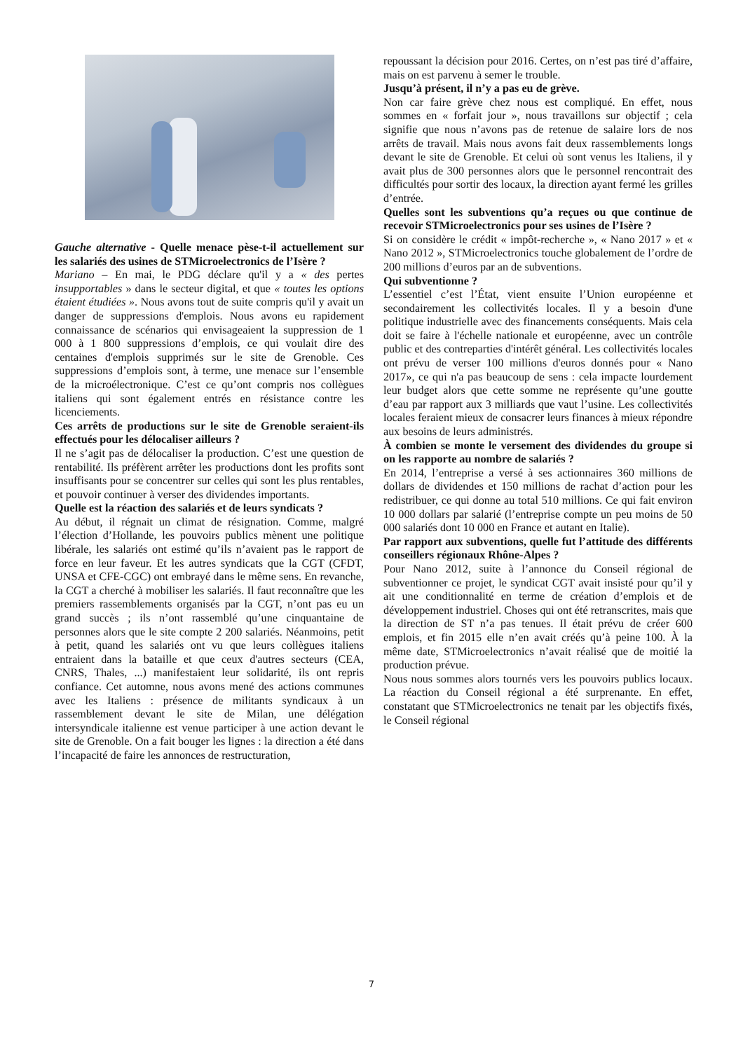Gauche alternative - Quelle menace pèse-t-il actuellement sur les salariés des usines de STMicroelectronics de l’Isère ?
Mariano – En mai, le PDG déclare qu'il y a « des pertes insupportables » dans le secteur digital, et que « toutes les options étaient étudiées ». Nous avons tout de suite compris qu'il y avait un danger de suppressions d'emplois. Nous avons eu rapidement connaissance de scénarios qui envisageaient la suppression de 1 000 à 1 800 suppressions d’emplois, ce qui voulait dire des centaines d'emplois supprimés sur le site de Grenoble. Ces suppressions d’emplois sont, à terme, une menace sur l’ensemble de la microélectronique. C’est ce qu’ont compris nos collègues italiens qui sont également entrés en résistance contre les licenciements.
Ces arrêts de productions sur le site de Grenoble seraient-ils effectués pour les délocaliser ailleurs ?
Il ne s’agit pas de délocaliser la production. C’est une question de rentabilité. Ils préfèrent arrêter les productions dont les profits sont insuffisants pour se concentrer sur celles qui sont les plus rentables, et pouvoir continuer à verser des dividendes importants.
Quelle est la réaction des salariés et de leurs syndicats ?
Au début, il régnait un climat de résignation. Comme, malgré l’élection d’Hollande, les pouvoirs publics mènent une politique libérale, les salariés ont estimé qu’ils n’avaient pas le rapport de force en leur faveur. Et les autres syndicats que la CGT (CFDT, UNSA et CFE-CGC) ont embrayé dans le même sens. En revanche, la CGT a cherché à mobiliser les salariés. Il faut reconnaître que les premiers rassemblements organisés par la CGT, n’ont pas eu un grand succès ; ils n’ont rassemblé qu’une cinquantaine de personnes alors que le site compte 2 200 salariés. Néanmoins, petit à petit, quand les salariés ont vu que leurs collègues italiens entraient dans la bataille et que ceux d'autres secteurs (CEA, CNRS, Thales, ...) manifestaient leur solidarité, ils ont repris confiance. Cet automne, nous avons mené des actions communes avec les Italiens : présence de militants syndicaux à un rassemblement devant le site de Milan, une délégation intersyndicale italienne est venue participer à une action devant le site de Grenoble. On a fait bouger les lignes : la direction a été dans l’incapacité de faire les annonces de restructuration,
repoussant la décision pour 2016. Certes, on n’est pas tiré d’affaire, mais on est parvenu à semer le trouble.
Jusqu’à présent, il n’y a pas eu de grève.
Non car faire grève chez nous est compliqué. En effet, nous sommes en « forfait jour », nous travaillons sur objectif ; cela signifie que nous n’avons pas de retenue de salaire lors de nos arrêts de travail. Mais nous avons fait deux rassemblements longs devant le site de Grenoble. Et celui où sont venus les Italiens, il y avait plus de 300 personnes alors que le personnel rencontrait des difficultés pour sortir des locaux, la direction ayant fermé les grilles d’entrée.
Quelles sont les subventions qu’a reçues ou que continue de recevoir STMicroelectronics pour ses usines de l’Isère ?
Si on considère le crédit « impôt-recherche », « Nano 2017 » et « Nano 2012 », STMicroelectronics touche globalement de l’ordre de 200 millions d’euros par an de subventions.
Qui subventionne ?
L’essentiel c’est l’État, vient ensuite l’Union européenne et secondairement les collectivités locales. Il y a besoin d'une politique industrielle avec des financements conséquents. Mais cela doit se faire à l'échelle nationale et européenne, avec un contrôle public et des contreparties d'intérêt général. Les collectivités locales ont prévu de verser 100 millions d'euros donnés pour « Nano 2017», ce qui n'a pas beaucoup de sens : cela impacte lourdement leur budget alors que cette somme ne représente qu’une goutte d’eau par rapport aux 3 milliards que vaut l’usine. Les collectivités locales feraient mieux de consacrer leurs finances à mieux répondre aux besoins de leurs administrés.
À combien se monte le versement des dividendes du groupe si on les rapporte au nombre de salariés ?
En 2014, l’entreprise a versé à ses actionnaires 360 millions de dollars de dividendes et 150 millions de rachat d’action pour les redistribuer, ce qui donne au total 510 millions. Ce qui fait environ 10 000 dollars par salarié (l’entreprise compte un peu moins de 50 000 salariés dont 10 000 en France et autant en Italie).
Par rapport aux subventions, quelle fut l’attitude des différents conseillers régionaux Rhône-Alpes ?
Pour Nano 2012, suite à l’annonce du Conseil régional de subventionner ce projet, le syndicat CGT avait insisté pour qu’il y ait une conditionnalité en terme de création d’emplois et de développement industriel. Choses qui ont été retranscrites, mais que la direction de ST n’a pas tenues. Il était prévu de créer 600 emplois, et fin 2015 elle n’en avait créés qu’à peine 100. À la même date, STMicroelectronics n’avait réalisé que de moitié la production prévue.
Nous nous sommes alors tournés vers les pouvoirs publics locaux. La réaction du Conseil régional a été surprenante. En effet, constatant que STMicroelectronics ne tenait par les objectifs fixés, le Conseil régional
7